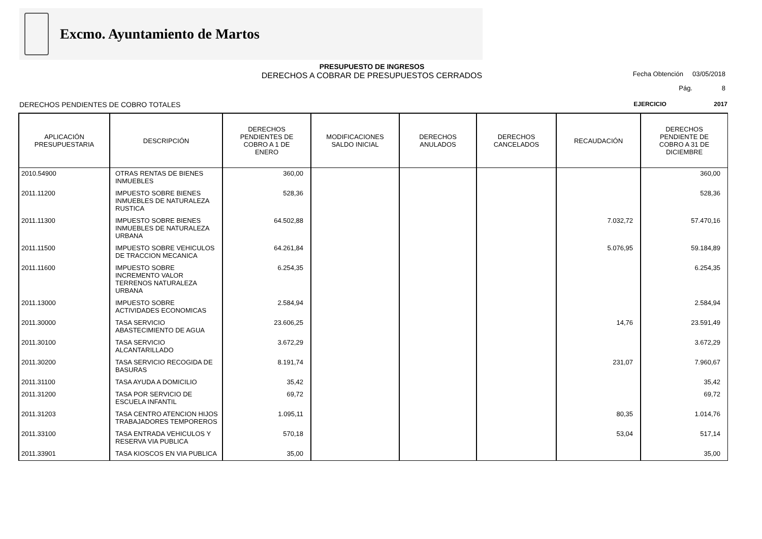Excmo. Ayuntamiento de Martos
PRESUPUESTO DE INGRESOS
DERECHOS A COBRAR DE PRESUPUESTOS CERRADOS
Fecha Obtención 03/05/2018
Pág. 8
DERECHOS PENDIENTES DE COBRO TOTALES EJERCICIO 2017
| APLICACIÓN PRESUPUESTARIA | DESCRIPCIÓN | DERECHOS PENDIENTES DE COBRO A 1 DE ENERO | MODIFICACIONES SALDO INICIAL | DERECHOS ANULADOS | DERECHOS CANCELADOS | RECAUDACIÓN | DERECHOS PENDIENTE DE COBRO A 31 DE DICIEMBRE |
| --- | --- | --- | --- | --- | --- | --- | --- |
| 2010.54900 | OTRAS RENTAS DE BIENES INMUEBLES | 360,00 | | | | | 360,00 |
| 2011.11200 | IMPUESTO SOBRE BIENES INMUEBLES DE NATURALEZA RUSTICA | 528,36 | | | | | 528,36 |
| 2011.11300 | IMPUESTO SOBRE BIENES INMUEBLES DE NATURALEZA URBANA | 64.502,88 | | | | 7.032,72 | 57.470,16 |
| 2011.11500 | IMPUESTO SOBRE VEHICULOS DE TRACCION MECANICA | 64.261,84 | | | | 5.076,95 | 59.184,89 |
| 2011.11600 | IMPUESTO SOBRE INCREMENTO VALOR TERRENOS NATURALEZA URBANA | 6.254,35 | | | | | 6.254,35 |
| 2011.13000 | IMPUESTO SOBRE ACTIVIDADES ECONOMICAS | 2.584,94 | | | | | 2.584,94 |
| 2011.30000 | TASA SERVICIO ABASTECIMIENTO DE AGUA | 23.606,25 | | | | 14,76 | 23.591,49 |
| 2011.30100 | TASA SERVICIO ALCANTARILLADO | 3.672,29 | | | | | 3.672,29 |
| 2011.30200 | TASA SERVICIO RECOGIDA DE BASURAS | 8.191,74 | | | | 231,07 | 7.960,67 |
| 2011.31100 | TASA AYUDA A DOMICILIO | 35,42 | | | | | 35,42 |
| 2011.31200 | TASA POR SERVICIO DE ESCUELA INFANTIL | 69,72 | | | | | 69,72 |
| 2011.31203 | TASA CENTRO ATENCION HIJOS TRABAJADORES TEMPOREROS | 1.095,11 | | | | 80,35 | 1.014,76 |
| 2011.33100 | TASA ENTRADA VEHICULOS Y RESERVA VIA PUBLICA | 570,18 | | | | 53,04 | 517,14 |
| 2011.33901 | TASA KIOSCOS EN VIA PUBLICA | 35,00 | | | | | 35,00 |